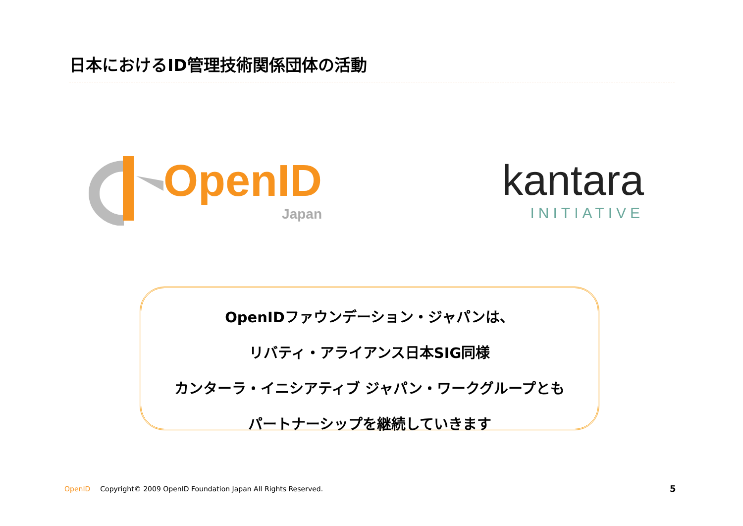日本におけるID管理技術関係団体の活動
OpenID
Japan
kantara
INITIATIVE
OpenIDファウンデーション・ジャパンは、
リバティ・アライアンス日本SIG同様
カンターラ・イニシアティブ ジャパン・ワークグループとも
パートナーシップを継続していきます
OpenID Copyright© 2009 OpenID Foundation Japan All Rights Reserved.
5